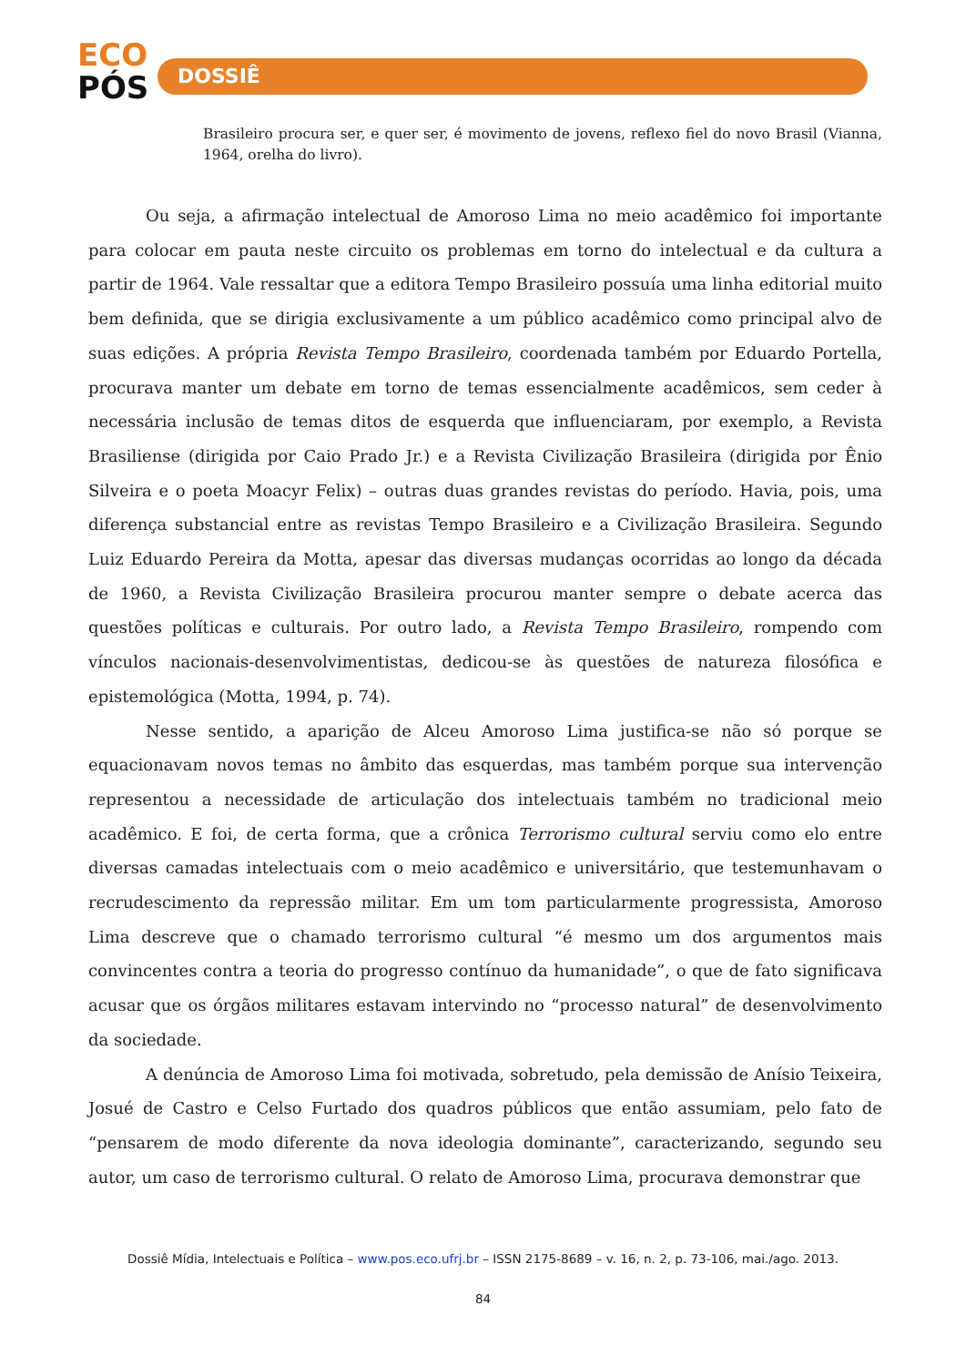ECO
PÓS
DOSSIÊ
Brasileiro procura ser, e quer ser, é movimento de jovens, reflexo fiel do novo Brasil (Vianna, 1964, orelha do livro).
Ou seja, a afirmação intelectual de Amoroso Lima no meio acadêmico foi importante para colocar em pauta neste circuito os problemas em torno do intelectual e da cultura a partir de 1964. Vale ressaltar que a editora Tempo Brasileiro possuía uma linha editorial muito bem definida, que se dirigia exclusivamente a um público acadêmico como principal alvo de suas edições. A própria Revista Tempo Brasileiro, coordenada também por Eduardo Portella, procurava manter um debate em torno de temas essencialmente acadêmicos, sem ceder à necessária inclusão de temas ditos de esquerda que influenciaram, por exemplo, a Revista Brasiliense (dirigida por Caio Prado Jr.) e a Revista Civilização Brasileira (dirigida por Ênio Silveira e o poeta Moacyr Felix) – outras duas grandes revistas do período. Havia, pois, uma diferença substancial entre as revistas Tempo Brasileiro e a Civilização Brasileira. Segundo Luiz Eduardo Pereira da Motta, apesar das diversas mudanças ocorridas ao longo da década de 1960, a Revista Civilização Brasileira procurou manter sempre o debate acerca das questões políticas e culturais. Por outro lado, a Revista Tempo Brasileiro, rompendo com vínculos nacionais-desenvolvimentistas, dedicou-se às questões de natureza filosófica e epistemológica (Motta, 1994, p. 74).
Nesse sentido, a aparição de Alceu Amoroso Lima justifica-se não só porque se equacionavam novos temas no âmbito das esquerdas, mas também porque sua intervenção representou a necessidade de articulação dos intelectuais também no tradicional meio acadêmico. E foi, de certa forma, que a crônica Terrorismo cultural serviu como elo entre diversas camadas intelectuais com o meio acadêmico e universitário, que testemunhavam o recrudescimento da repressão militar. Em um tom particularmente progressista, Amoroso Lima descreve que o chamado terrorismo cultural “é mesmo um dos argumentos mais convincentes contra a teoria do progresso contínuo da humanidade”, o que de fato significava acusar que os órgãos militares estavam intervindo no “processo natural” de desenvolvimento da sociedade.
A denúncia de Amoroso Lima foi motivada, sobretudo, pela demissão de Anísio Teixeira, Josué de Castro e Celso Furtado dos quadros públicos que então assumiam, pelo fato de “pensarem de modo diferente da nova ideologia dominante”, caracterizando, segundo seu autor, um caso de terrorismo cultural. O relato de Amoroso Lima, procurava demonstrar que
Dossiê Mídia, Intelectuais e Política – www.pos.eco.ufrj.br – ISSN 2175-8689 – v. 16, n. 2, p. 73-106, mai./ago. 2013.
84